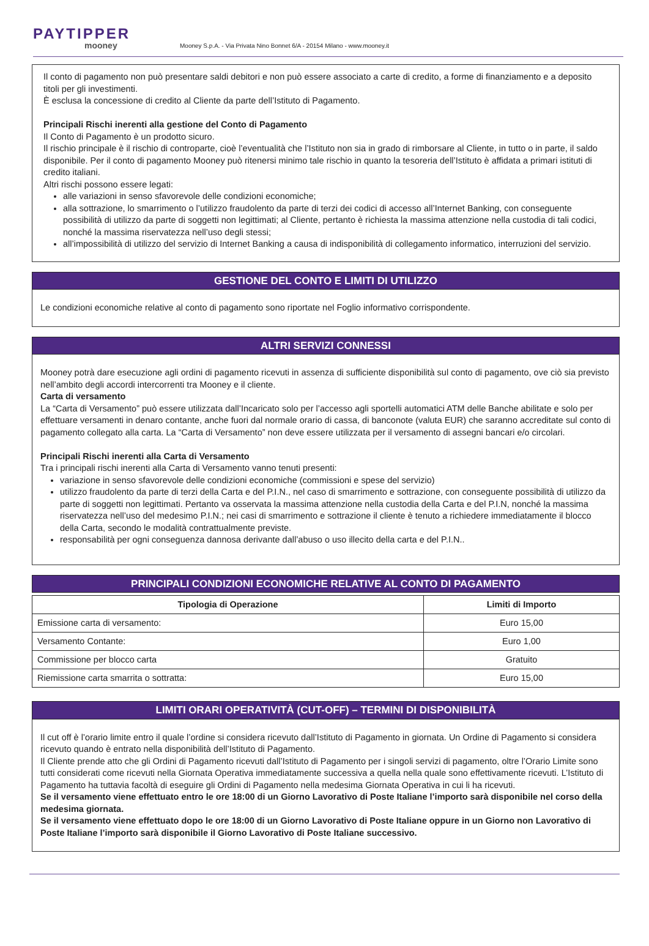PAYTIPPER
mooney
Mooney S.p.A. - Via Privata Nino Bonnet 6/A - 20154 Milano - www.mooney.it
Il conto di pagamento non può presentare saldi debitori e non può essere associato a carte di credito, a forme di finanziamento e a deposito titoli per gli investimenti.
È esclusa la concessione di credito al Cliente da parte dell’Istituto di Pagamento.
Principali Rischi inerenti alla gestione del Conto di Pagamento
Il Conto di Pagamento è un prodotto sicuro.
Il rischio principale è il rischio di controparte, cioè l’eventualità che l’Istituto non sia in grado di rimborsare al Cliente, in tutto o in parte, il saldo disponibile. Per il conto di pagamento Mooney può ritenersi minimo tale rischio in quanto la tesoreria dell’Istituto è affidata a primari istituti di credito italiani.
Altri rischi possono essere legati:
alle variazioni in senso sfavorevole delle condizioni economiche;
alla sottrazione, lo smarrimento o l’utilizzo fraudolento da parte di terzi dei codici di accesso all’Internet Banking, con conseguente possibilità di utilizzo da parte di soggetti non legittimati; al Cliente, pertanto è richiesta la massima attenzione nella custodia di tali codici, nonché la massima riservatezza nell’uso degli stessi;
all’impossibilità di utilizzo del servizio di Internet Banking a causa di indisponibilità di collegamento informatico, interruzioni del servizio.
GESTIONE DEL CONTO E LIMITI DI UTILIZZO
Le condizioni economiche relative al conto di pagamento sono riportate nel Foglio informativo corrispondente.
ALTRI SERVIZI CONNESSI
Mooney potrà dare esecuzione agli ordini di pagamento ricevuti in assenza di sufficiente disponibilità sul conto di pagamento, ove ciò sia previsto nell’ambito degli accordi intercorrenti tra Mooney e il cliente.
Carta di versamento
La “Carta di Versamento” può essere utilizzata dall’Incaricato solo per l’accesso agli sportelli automatici ATM delle Banche abilitate e solo per effettuare versamenti in denaro contante, anche fuori dal normale orario di cassa, di banconote (valuta EUR) che saranno accreditate sul conto di pagamento collegato alla carta. La “Carta di Versamento” non deve essere utilizzata per il versamento di assegni bancari e/o circolari.
Principali Rischi inerenti alla Carta di Versamento
Tra i principali rischi inerenti alla Carta di Versamento vanno tenuti presenti:
variazione in senso sfavorevole delle condizioni economiche (commissioni e spese del servizio)
utilizzo fraudolento da parte di terzi della Carta e del P.I.N., nel caso di smarrimento e sottrazione, con conseguente possibilità di utilizzo da parte di soggetti non legittimati. Pertanto va osservata la massima attenzione nella custodia della Carta e del P.I.N, nonché la massima riservatezza nell’uso del medesimo P.I.N.; nei casi di smarrimento e sottrazione il cliente è tenuto a richiedere immediatamente il blocco della Carta, secondo le modalità contrattualmente previste.
responsabilità per ogni conseguenza dannosa derivante dall’abuso o uso illecito della carta e del P.I.N..
PRINCIPALI CONDIZIONI ECONOMICHE RELATIVE AL CONTO DI PAGAMENTO
| Tipologia di Operazione | Limiti di Importo |
| --- | --- |
| Emissione carta di versamento: | Euro 15,00 |
| Versamento Contante: | Euro 1,00 |
| Commissione per blocco carta | Gratuito |
| Riemissione carta smarrita o sottratta: | Euro 15,00 |
LIMITI ORARI OPERATIVITÀ (CUT-OFF) – TERMINI DI DISPONIBILITÀ
Il cut off è l’orario limite entro il quale l’ordine si considera ricevuto dall’Istituto di Pagamento in giornata. Un Ordine di Pagamento si considera ricevuto quando è entrato nella disponibilità dell’Istituto di Pagamento.
Il Cliente prende atto che gli Ordini di Pagamento ricevuti dall’Istituto di Pagamento per i singoli servizi di pagamento, oltre l’Orario Limite sono tutti considerati come ricevuti nella Giornata Operativa immediatamente successiva a quella nella quale sono effettivamente ricevuti. L’Istituto di Pagamento ha tuttavia facoltà di eseguire gli Ordini di Pagamento nella medesima Giornata Operativa in cui li ha ricevuti.
Se il versamento viene effettuato entro le ore 18:00 di un Giorno Lavorativo di Poste Italiane l’importo sarà disponibile nel corso della medesima giornata.
Se il versamento viene effettuato dopo le ore 18:00 di un Giorno Lavorativo di Poste Italiane oppure in un Giorno non Lavorativo di Poste Italiane l’importo sarà disponibile il Giorno Lavorativo di Poste Italiane successivo.